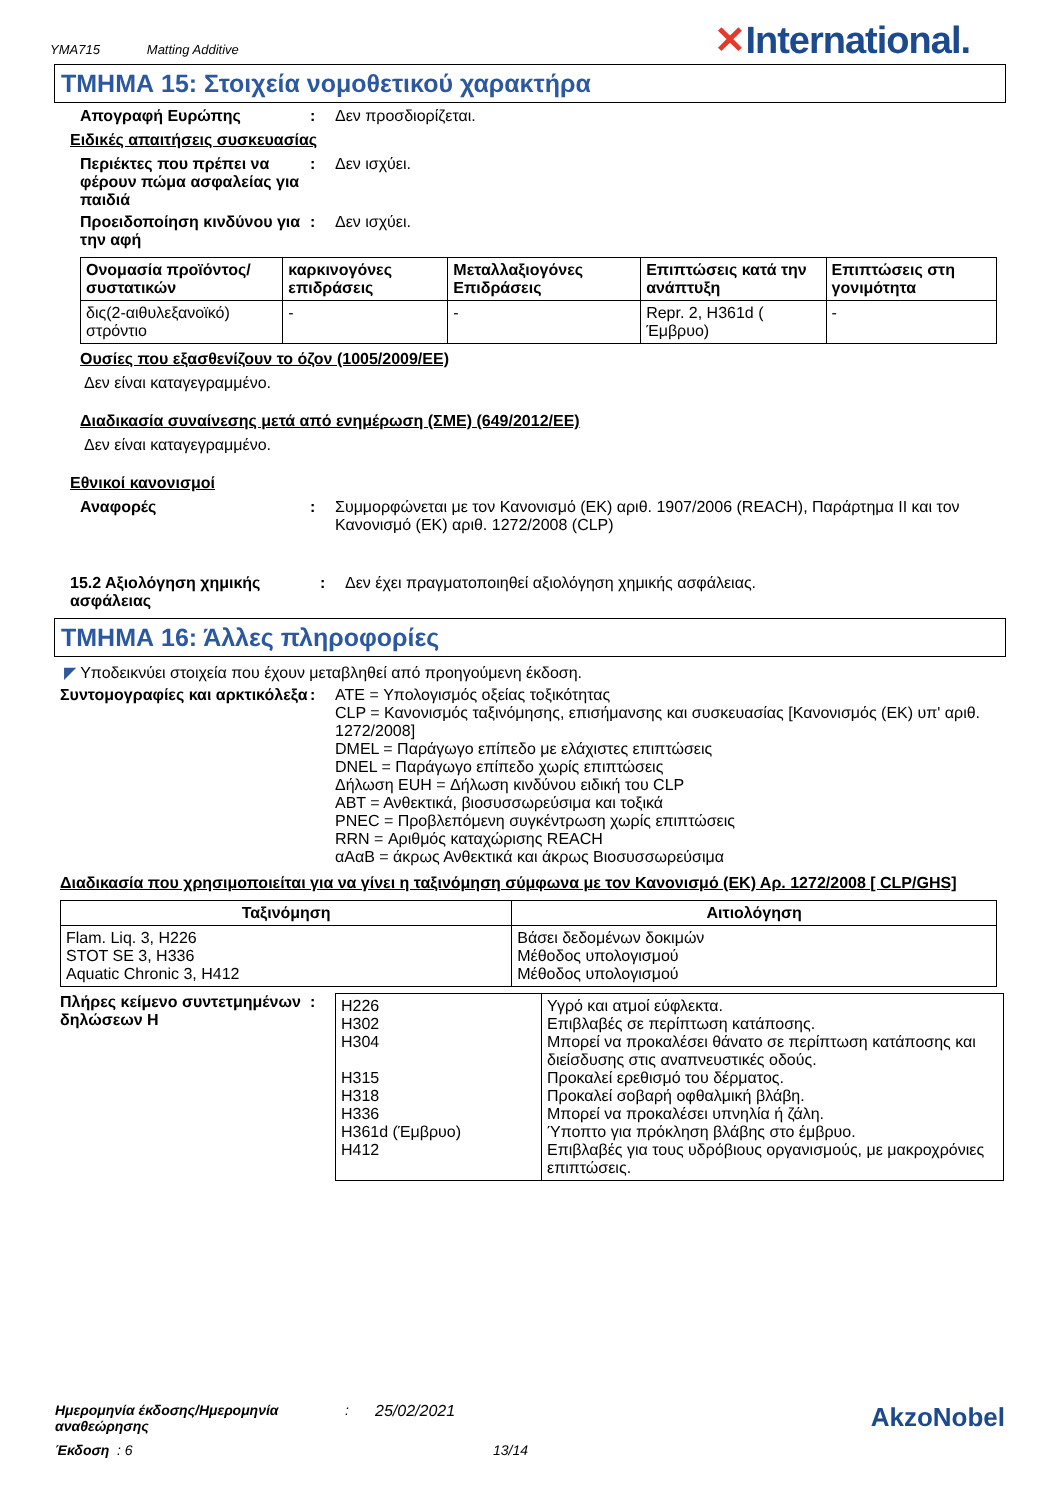YMA715 Matting Additive
✕International.
ΤΜΗΜΑ 15: Στοιχεία νομοθετικού χαρακτήρα
Απογραφή Ευρώπης : Δεν προσδιορίζεται.
Ειδικές απαιτήσεις συσκευασίας
Περιέκτες που πρέπει να φέρουν πώμα ασφαλείας για παιδιά
: Δεν ισχύει.
Προειδοποίηση κινδύνου για την αφή
: Δεν ισχύει.
| Ονομασία προϊόντος/ συστατικών | καρκινογόνες επιδράσεις | Μεταλλαξιογόνες Επιδράσεις | Επιπτώσεις κατά την ανάπτυξη | Επιπτώσεις στη γονιμότητα |
| --- | --- | --- | --- | --- |
| δις(2-αιθυλεξανοϊκό) στρόντιο | - | - | Repr. 2, H361d ( Έμβρυο) | - |
Ουσίες που εξασθενίζουν το όζον (1005/2009/ΕΕ)
Δεν είναι καταγεγραμμένο.
Διαδικασία συναίνεσης μετά από ενημέρωση (ΣΜΕ) (649/2012/ΕΕ)
Δεν είναι καταγεγραμμένο.
Εθνικοί κανονισμοί
Αναφορές : Συμμορφώνεται με τον Κανονισμό (ΕΚ) αριθ. 1907/2006 (REACH), Παράρτημα II και τον Κανονισμό (ΕΚ) αριθ. 1272/2008 (CLP)
15.2 Αξιολόγηση χημικής ασφάλειας
: Δεν έχει πραγματοποιηθεί αξιολόγηση χημικής ασφάλειας.
ΤΜΗΜΑ 16: Άλλες πληροφορίες
◤ Υποδεικνύει στοιχεία που έχουν μεταβληθεί από προηγούμενη έκδοση.
Συντομογραφίες και αρκτικόλεξα
: ATE = Υπολογισμός οξείας τοξικότητας
CLP = Κανονισμός ταξινόμησης, επισήμανσης και συσκευασίας [Κανονισμός (ΕΚ) υπ' αριθ. 1272/2008]
DMEL = Παράγωγο επίπεδο με ελάχιστες επιπτώσεις
DNEL = Παράγωγο επίπεδο χωρίς επιπτώσεις
Δήλωση EUH = Δήλωση κινδύνου ειδική του CLP
ΑΒΤ = Ανθεκτικά, βιοσυσσωρεύσιμα και τοξικά
PNEC = Προβλεπόμενη συγκέντρωση χωρίς επιπτώσεις
RRN = Αριθμός καταχώρισης REACH
αΑαΒ = άκρως Ανθεκτικά και άκρως Βιοσυσσωρεύσιμα
Διαδικασία που χρησιμοποιείται για να γίνει η ταξινόμηση σύμφωνα με τον Κανονισμό (ΕΚ) Αρ. 1272/2008 [ CLP/GHS]
| Ταξινόμηση | Αιτιολόγηση |
| --- | --- |
| Flam. Liq. 3, H226 STOT SE 3, H336 Aquatic Chronic 3, H412 | Βάσει δεδομένων δοκιμών Μέθοδος υπολογισμού Μέθοδος υπολογισμού |
Πλήρες κείμενο συντετμημένων δηλώσεων H
:
| H226 H302 H304 H315 H318 H336 H361d (Έμβρυο) H412 | Υγρό και ατμοί εύφλεκτα. Επιβλαβές σε περίπτωση κατάποσης. Μπορεί να προκαλέσει θάνατο σε περίπτωση κατάποσης και διείσδυσης στις αναπνευστικές οδούς. Προκαλεί ερεθισμό του δέρματος. Προκαλεί σοβαρή οφθαλμική βλάβη. Μπορεί να προκαλέσει υπνηλία ή ζάλη. Ύποπτο για πρόκληση βλάβης στο έμβρυο. Επιβλαβές για τους υδρόβιους οργανισμούς, με μακροχρόνιες επιπτώσεις. |
Ημερομηνία έκδοσης/Ημερομηνία αναθεώρησης
: 25/02/2021
AkzoNobel
Έκδοση : 6 13/14